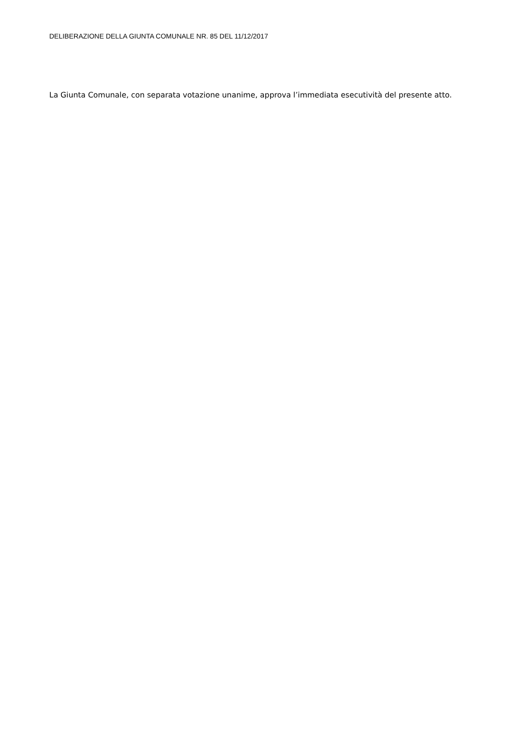DELIBERAZIONE DELLA GIUNTA COMUNALE NR. 85 DEL 11/12/2017
La Giunta Comunale, con separata votazione unanime, approva l’immediata esecutività del presente atto.